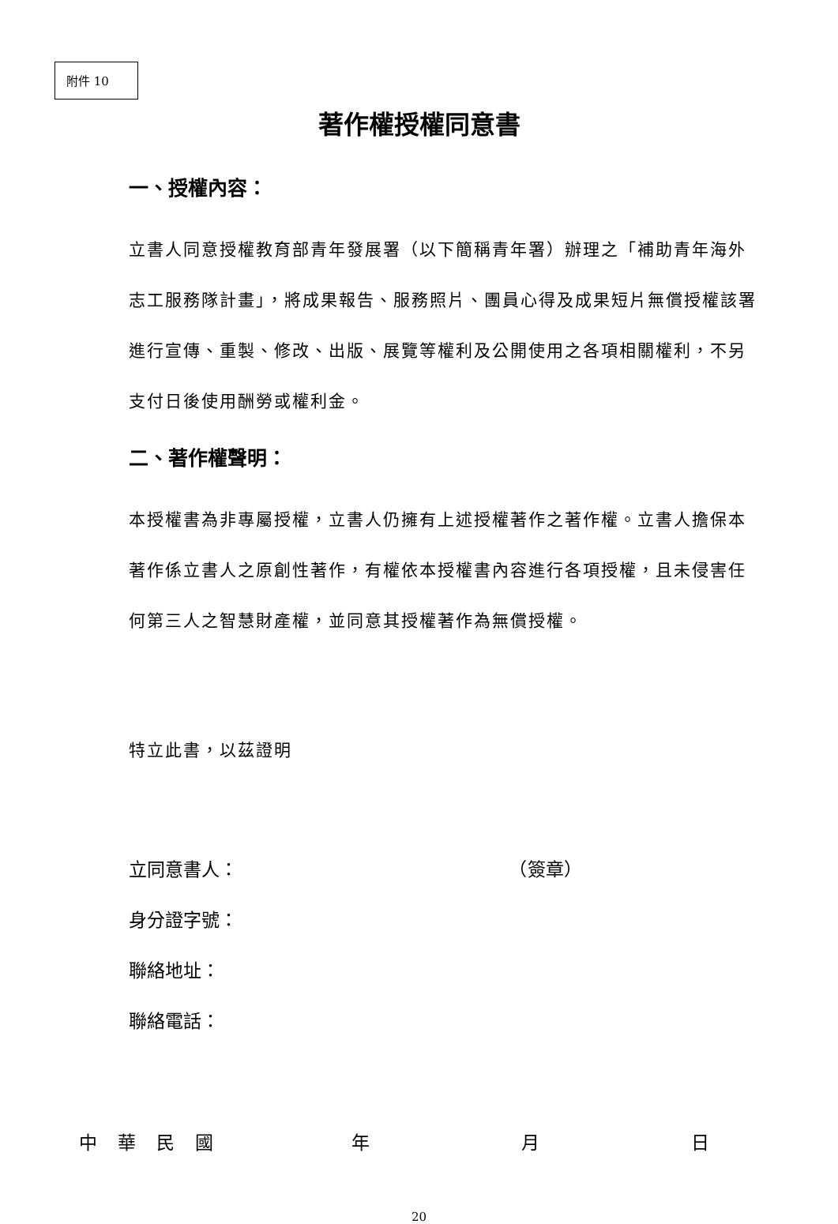附件 10
著作權授權同意書
一、授權內容：
立書人同意授權教育部青年發展署（以下簡稱青年署）辦理之「補助青年海外志工服務隊計畫」，將成果報告、服務照片、團員心得及成果短片無償授權該署進行宣傳、重製、修改、出版、展覽等權利及公開使用之各項相關權利，不另支付日後使用酬勞或權利金。
二、著作權聲明：
本授權書為非專屬授權，立書人仍擁有上述授權著作之著作權。立書人擔保本著作係立書人之原創性著作，有權依本授權書內容進行各項授權，且未侵害任何第三人之智慧財產權，並同意其授權著作為無償授權。
特立此書，以茲證明
立同意書人： （簽章）
身分證字號：
聯絡地址：
聯絡電話：
中華民國 年 月 日
20